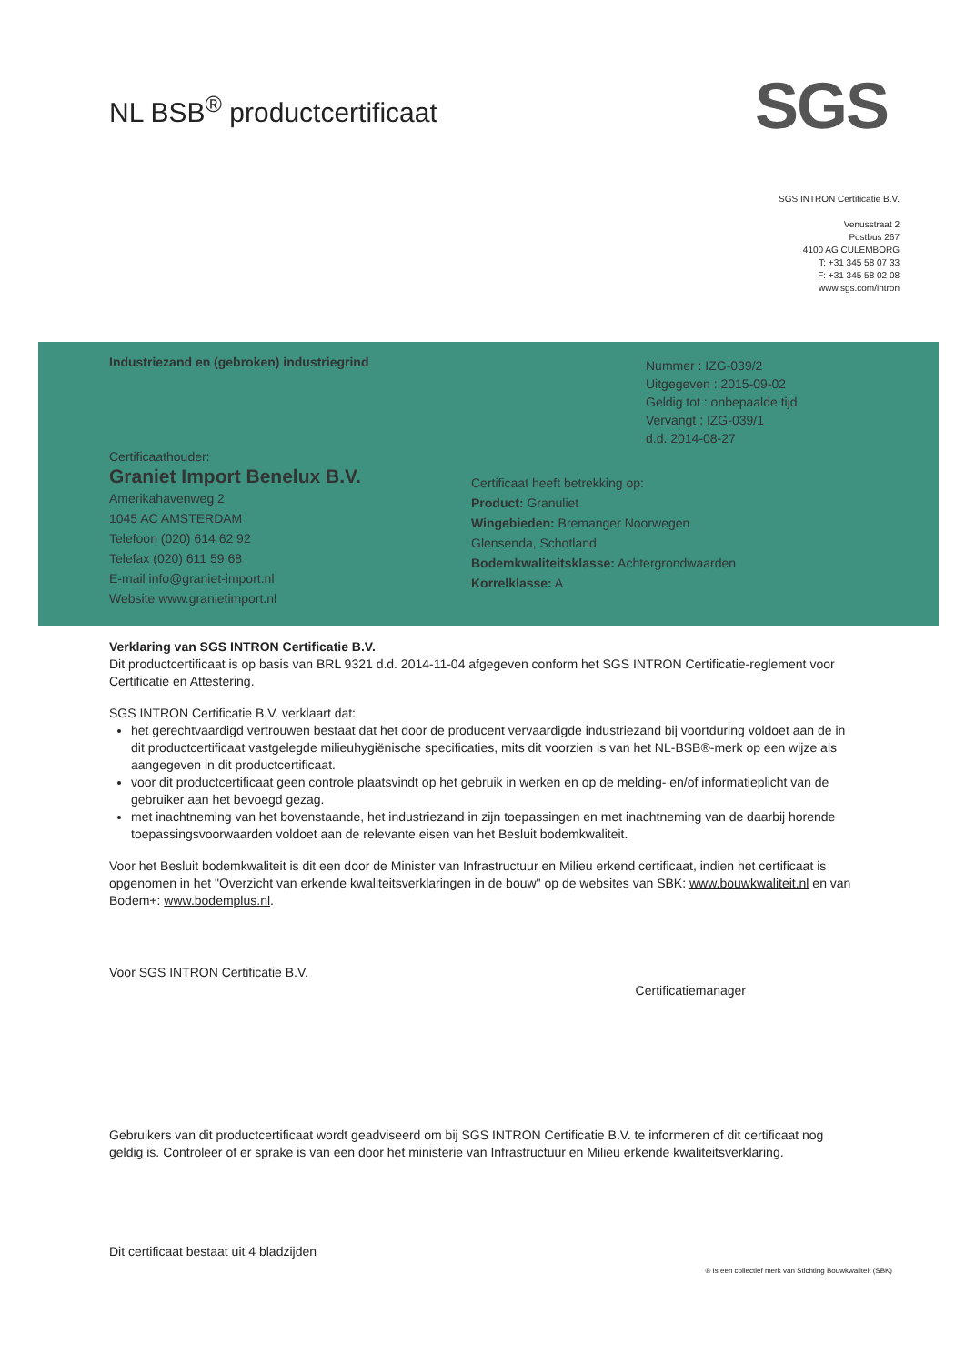NL BSB<sup>®</sup> productcertificaat SGS
SGS INTRON Certificatie B.V.
Venusstraat 2
Postbus 267
4100 AG CULEMBORG
T: +31 345 58 07 33
F: +31 345 58 02 08
www.sgs.com/intron
Industriezand en (gebroken) industriegrind
Nummer : IZG-039/2
Uitgegeven : 2015-09-02
Geldig tot : onbepaalde tijd
Vervangt : IZG-039/1
d.d. 2014-08-27
Certificaathouder:
Graniet Import Benelux B.V.
Amerikahavenweg 2
1045 AC AMSTERDAM
Telefoon (020) 614 62 92
Telefax (020) 611 59 68
E-mail info@graniet-import.nl
Website www.granietimport.nl
Certificaat heeft betrekking op:
Product: Granuliet
Wingebieden: Bremanger Noorwegen
Glensenda, Schotland
Bodemkwaliteitsklasse: Achtergrondwaarden
Korrelklasse: A
Verklaring van SGS INTRON Certificatie B.V.
Dit productcertificaat is op basis van BRL 9321 d.d. 2014-11-04 afgegeven conform het SGS INTRON Certificatie-reglement voor Certificatie en Attestering.
SGS INTRON Certificatie B.V. verklaart dat:
het gerechtvaardigd vertrouwen bestaat dat het door de producent vervaardigde industriezand bij voortduring voldoet aan de in dit productcertificaat vastgelegde milieuhygiënische specificaties, mits dit voorzien is van het NL-BSB®-merk op een wijze als aangegeven in dit productcertificaat.
voor dit productcertificaat geen controle plaatsvindt op het gebruik in werken en op de melding- en/of informatieplicht van de gebruiker aan het bevoegd gezag.
met inachtneming van het bovenstaande, het industriezand in zijn toepassingen en met inachtneming van de daarbij horende toepassingsvoorwaarden voldoet aan de relevante eisen van het Besluit bodemkwaliteit.
Voor het Besluit bodemkwaliteit is dit een door de Minister van Infrastructuur en Milieu erkend certificaat, indien het certificaat is opgenomen in het "Overzicht van erkende kwaliteitsverklaringen in de bouw" op de websites van SBK: www.bouwkwaliteit.nl en van Bodem+: www.bodemplus.nl.
Voor SGS INTRON Certificatie B.V. Certificatiemanager
Gebruikers van dit productcertificaat wordt geadviseerd om bij SGS INTRON Certificatie B.V. te informeren of dit certificaat nog geldig is. Controleer of er sprake is van een door het ministerie van Infrastructuur en Milieu erkende kwaliteitsverklaring.
Dit certificaat bestaat uit 4 bladzijden
® Is een collectief merk van Stichting Bouwkwaliteit (SBK)